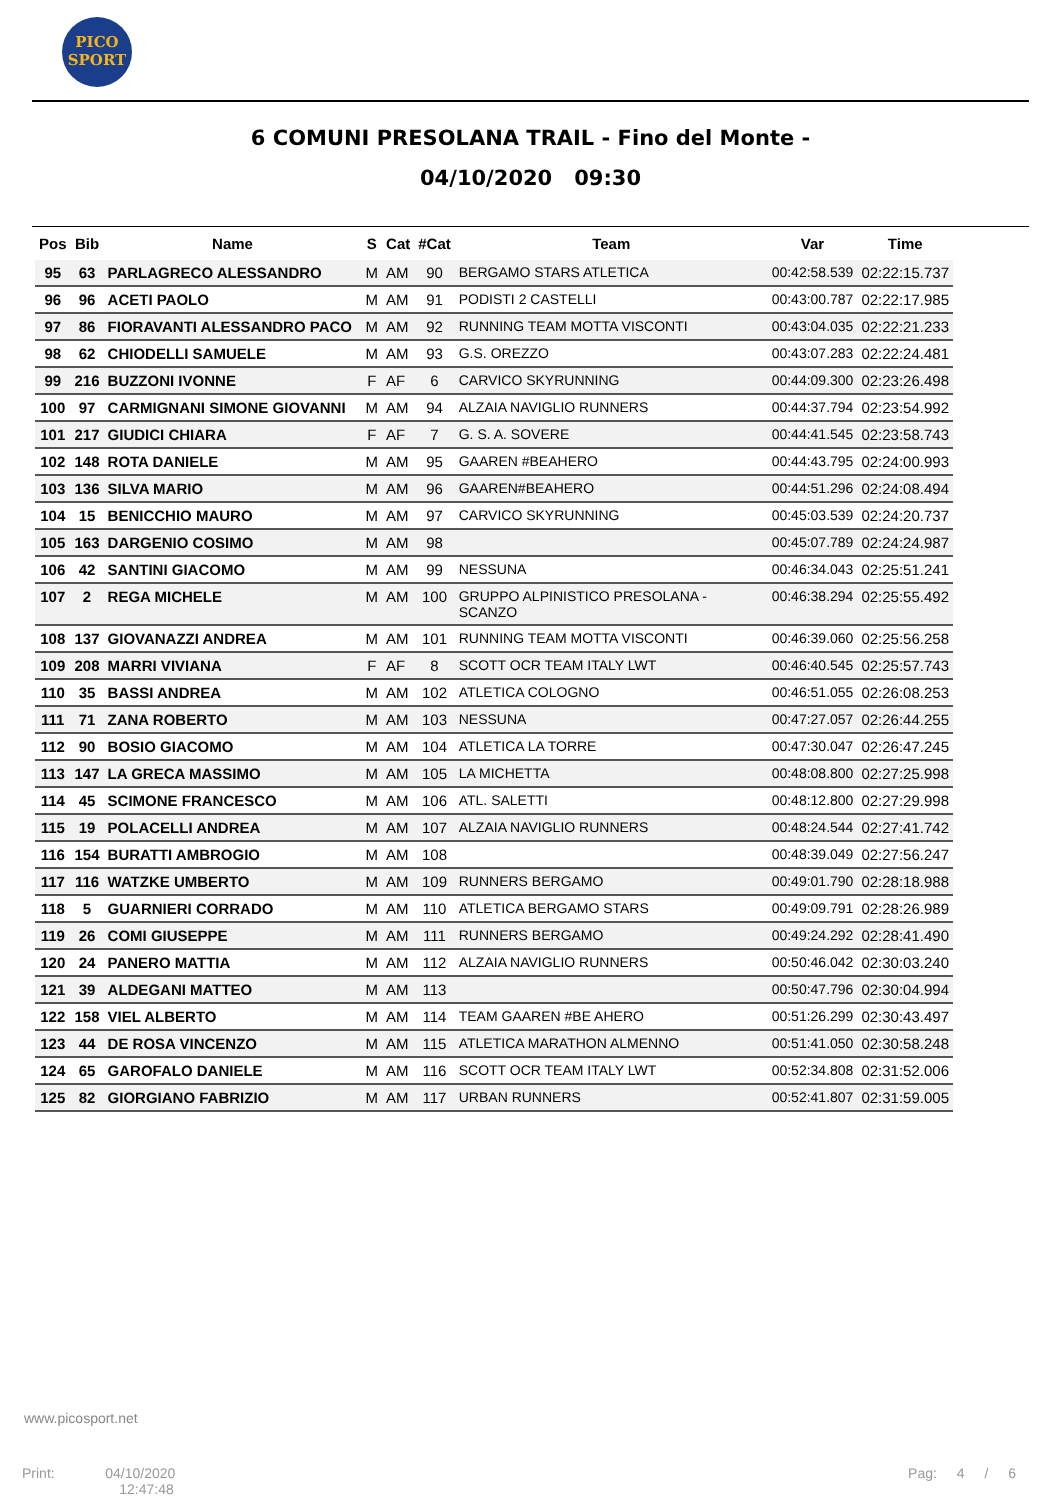PICO
SPORT
6 COMUNI PRESOLANA TRAIL - Fino del Monte -
04/10/2020 09:30
| Pos | Bib | Name | S | Cat | #Cat | Team | Var | Time |
| --- | --- | --- | --- | --- | --- | --- | --- | --- |
| 95 | 63 | PARLAGRECO ALESSANDRO | M | AM | 90 | BERGAMO STARS ATLETICA | 00:42:58.539 | 02:22:15.737 |
| 96 | 96 | ACETI PAOLO | M | AM | 91 | PODISTI 2 CASTELLI | 00:43:00.787 | 02:22:17.985 |
| 97 | 86 | FIORAVANTI ALESSANDRO PACO | M | AM | 92 | RUNNING TEAM MOTTA VISCONTI | 00:43:04.035 | 02:22:21.233 |
| 98 | 62 | CHIODELLI SAMUELE | M | AM | 93 | G.S. OREZZO | 00:43:07.283 | 02:22:24.481 |
| 99 | 216 | BUZZONI IVONNE | F | AF | 6 | CARVICO SKYRUNNING | 00:44:09.300 | 02:23:26.498 |
| 100 | 97 | CARMIGNANI SIMONE GIOVANNI | M | AM | 94 | ALZAIA NAVIGLIO RUNNERS | 00:44:37.794 | 02:23:54.992 |
| 101 | 217 | GIUDICI CHIARA | F | AF | 7 | G. S. A. SOVERE | 00:44:41.545 | 02:23:58.743 |
| 102 | 148 | ROTA DANIELE | M | AM | 95 | GAAREN #BEAHERO | 00:44:43.795 | 02:24:00.993 |
| 103 | 136 | SILVA MARIO | M | AM | 96 | GAAREN#BEAHERO | 00:44:51.296 | 02:24:08.494 |
| 104 | 15 | BENICCHIO MAURO | M | AM | 97 | CARVICO SKYRUNNING | 00:45:03.539 | 02:24:20.737 |
| 105 | 163 | DARGENIO COSIMO | M | AM | 98 | | 00:45:07.789 | 02:24:24.987 |
| 106 | 42 | SANTINI GIACOMO | M | AM | 99 | NESSUNA | 00:46:34.043 | 02:25:51.241 |
| 107 | 2 | REGA MICHELE | M | AM | 100 | GRUPPO ALPINISTICO PRESOLANA - SCANZO | 00:46:38.294 | 02:25:55.492 |
| 108 | 137 | GIOVANAZZI ANDREA | M | AM | 101 | RUNNING TEAM MOTTA VISCONTI | 00:46:39.060 | 02:25:56.258 |
| 109 | 208 | MARRI VIVIANA | F | AF | 8 | SCOTT OCR TEAM ITALY LWT | 00:46:40.545 | 02:25:57.743 |
| 110 | 35 | BASSI ANDREA | M | AM | 102 | ATLETICA COLOGNO | 00:46:51.055 | 02:26:08.253 |
| 111 | 71 | ZANA ROBERTO | M | AM | 103 | NESSUNA | 00:47:27.057 | 02:26:44.255 |
| 112 | 90 | BOSIO GIACOMO | M | AM | 104 | ATLETICA LA TORRE | 00:47:30.047 | 02:26:47.245 |
| 113 | 147 | LA GRECA MASSIMO | M | AM | 105 | LA MICHETTA | 00:48:08.800 | 02:27:25.998 |
| 114 | 45 | SCIMONE FRANCESCO | M | AM | 106 | ATL. SALETTI | 00:48:12.800 | 02:27:29.998 |
| 115 | 19 | POLACELLI ANDREA | M | AM | 107 | ALZAIA NAVIGLIO RUNNERS | 00:48:24.544 | 02:27:41.742 |
| 116 | 154 | BURATTI AMBROGIO | M | AM | 108 | | 00:48:39.049 | 02:27:56.247 |
| 117 | 116 | WATZKE UMBERTO | M | AM | 109 | RUNNERS BERGAMO | 00:49:01.790 | 02:28:18.988 |
| 118 | 5 | GUARNIERI CORRADO | M | AM | 110 | ATLETICA BERGAMO STARS | 00:49:09.791 | 02:28:26.989 |
| 119 | 26 | COMI GIUSEPPE | M | AM | 111 | RUNNERS BERGAMO | 00:49:24.292 | 02:28:41.490 |
| 120 | 24 | PANERO MATTIA | M | AM | 112 | ALZAIA NAVIGLIO RUNNERS | 00:50:46.042 | 02:30:03.240 |
| 121 | 39 | ALDEGANI MATTEO | M | AM | 113 | | 00:50:47.796 | 02:30:04.994 |
| 122 | 158 | VIEL ALBERTO | M | AM | 114 | TEAM GAAREN #BE AHERO | 00:51:26.299 | 02:30:43.497 |
| 123 | 44 | DE ROSA VINCENZO | M | AM | 115 | ATLETICA MARATHON ALMENNO | 00:51:41.050 | 02:30:58.248 |
| 124 | 65 | GAROFALO DANIELE | M | AM | 116 | SCOTT OCR TEAM ITALY LWT | 00:52:34.808 | 02:31:52.006 |
| 125 | 82 | GIORGIANO FABRIZIO | M | AM | 117 | URBAN RUNNERS | 00:52:41.807 | 02:31:59.005 |
www.picosport.net
Print: 04/10/2020
12:47:48
Pag: 4 / 6